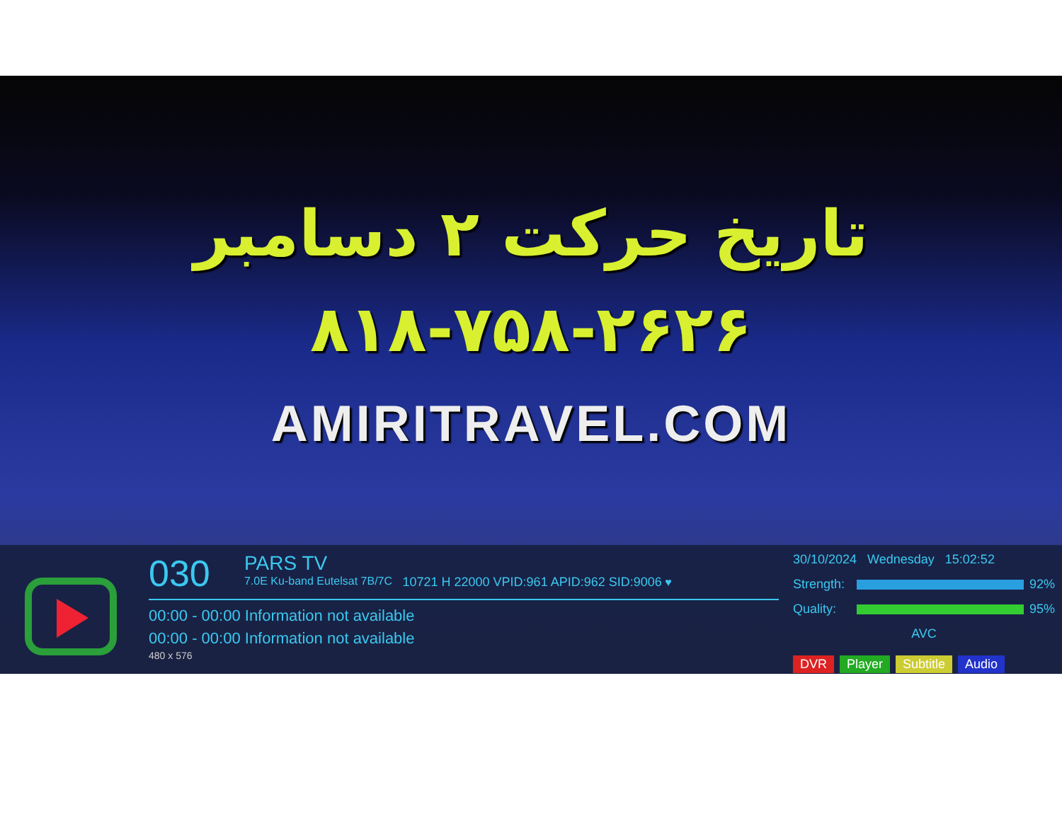تاریخ حرکت ۲ دسامبر
۸۱۸-۷۵۸-۲۶۲۶
AMIRITRAVEL.COM
030 PARS TV 7.0E Ku-band Eutelsat 7B/7C 10721 H 22000 VPID:961 APID:962 SID:9006 ♥
00:00 - 00:00 Information not available
00:00 - 00:00 Information not available
480 x 576
30/10/2024 Wednesday 15:02:52
Strength:
92%
Quality:
95%
AVC
DVR Player Subtitle Audio